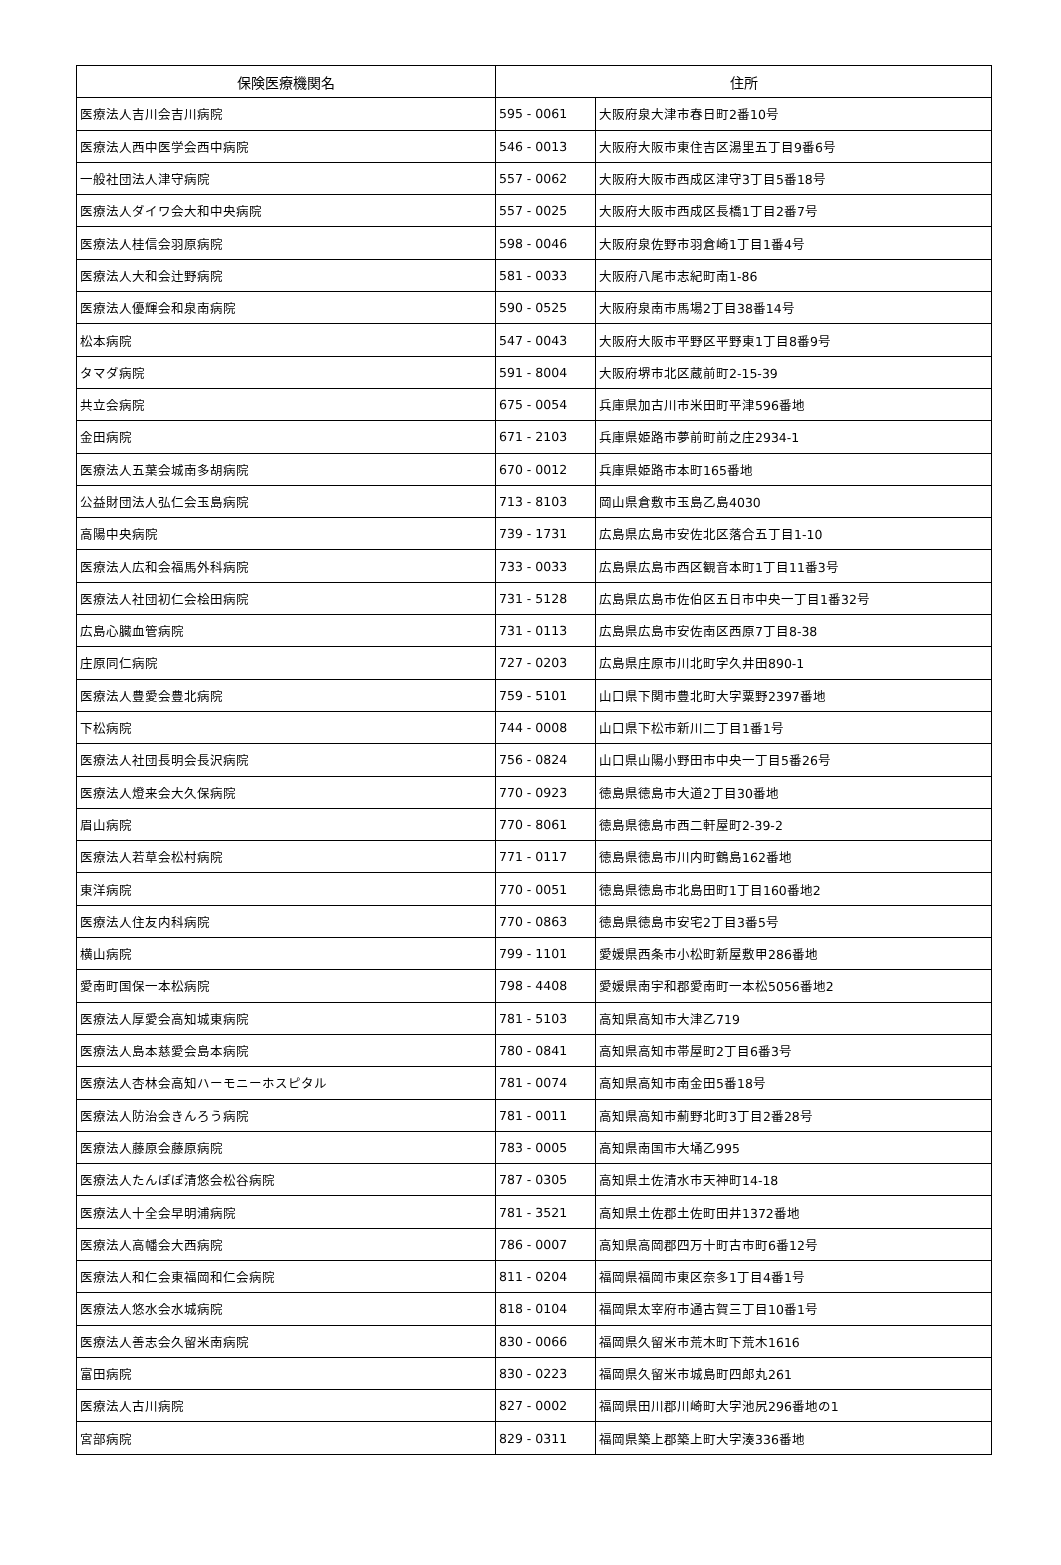| 保険医療機関名 | 住所 | |
| --- | --- | --- |
| 医療法人吉川会吉川病院 | 595 - 0061 | 大阪府泉大津市春日町2番10号 |
| 医療法人西中医学会西中病院 | 546 - 0013 | 大阪府大阪市東住吉区湯里五丁目9番6号 |
| 一般社団法人津守病院 | 557 - 0062 | 大阪府大阪市西成区津守3丁目5番18号 |
| 医療法人ダイワ会大和中央病院 | 557 - 0025 | 大阪府大阪市西成区長橋1丁目2番7号 |
| 医療法人桂信会羽原病院 | 598 - 0046 | 大阪府泉佐野市羽倉崎1丁目1番4号 |
| 医療法人大和会辻野病院 | 581 - 0033 | 大阪府八尾市志紀町南1-86 |
| 医療法人優輝会和泉南病院 | 590 - 0525 | 大阪府泉南市馬場2丁目38番14号 |
| 松本病院 | 547 - 0043 | 大阪府大阪市平野区平野東1丁目8番9号 |
| タマダ病院 | 591 - 8004 | 大阪府堺市北区蔵前町2-15-39 |
| 共立会病院 | 675 - 0054 | 兵庫県加古川市米田町平津596番地 |
| 金田病院 | 671 - 2103 | 兵庫県姫路市夢前町前之庄2934-1 |
| 医療法人五葉会城南多胡病院 | 670 - 0012 | 兵庫県姫路市本町165番地 |
| 公益財団法人弘仁会玉島病院 | 713 - 8103 | 岡山県倉敷市玉島乙島4030 |
| 高陽中央病院 | 739 - 1731 | 広島県広島市安佐北区落合五丁目1-10 |
| 医療法人広和会福馬外科病院 | 733 - 0033 | 広島県広島市西区観音本町1丁目11番3号 |
| 医療法人社団初仁会桧田病院 | 731 - 5128 | 広島県広島市佐伯区五日市中央一丁目1番32号 |
| 広島心臓血管病院 | 731 - 0113 | 広島県広島市安佐南区西原7丁目8-38 |
| 庄原同仁病院 | 727 - 0203 | 広島県庄原市川北町字久井田890-1 |
| 医療法人豊愛会豊北病院 | 759 - 5101 | 山口県下関市豊北町大字粟野2397番地 |
| 下松病院 | 744 - 0008 | 山口県下松市新川二丁目1番1号 |
| 医療法人社団長明会長沢病院 | 756 - 0824 | 山口県山陽小野田市中央一丁目5番26号 |
| 医療法人燈来会大久保病院 | 770 - 0923 | 徳島県徳島市大道2丁目30番地 |
| 眉山病院 | 770 - 8061 | 徳島県徳島市西二軒屋町2-39-2 |
| 医療法人若草会松村病院 | 771 - 0117 | 徳島県徳島市川内町鶴島162番地 |
| 東洋病院 | 770 - 0051 | 徳島県徳島市北島田町1丁目160番地2 |
| 医療法人住友内科病院 | 770 - 0863 | 徳島県徳島市安宅2丁目3番5号 |
| 横山病院 | 799 - 1101 | 愛媛県西条市小松町新屋敷甲286番地 |
| 愛南町国保一本松病院 | 798 - 4408 | 愛媛県南宇和郡愛南町一本松5056番地2 |
| 医療法人厚愛会高知城東病院 | 781 - 5103 | 高知県高知市大津乙719 |
| 医療法人島本慈愛会島本病院 | 780 - 0841 | 高知県高知市帯屋町2丁目6番3号 |
| 医療法人杏林会高知ハーモニーホスピタル | 781 - 0074 | 高知県高知市南金田5番18号 |
| 医療法人防治会きんろう病院 | 781 - 0011 | 高知県高知市薊野北町3丁目2番28号 |
| 医療法人藤原会藤原病院 | 783 - 0005 | 高知県南国市大埇乙995 |
| 医療法人たんぽぽ清悠会松谷病院 | 787 - 0305 | 高知県土佐清水市天神町14-18 |
| 医療法人十全会早明浦病院 | 781 - 3521 | 高知県土佐郡土佐町田井1372番地 |
| 医療法人高幡会大西病院 | 786 - 0007 | 高知県高岡郡四万十町古市町6番12号 |
| 医療法人和仁会東福岡和仁会病院 | 811 - 0204 | 福岡県福岡市東区奈多1丁目4番1号 |
| 医療法人悠水会水城病院 | 818 - 0104 | 福岡県太宰府市通古賀三丁目10番1号 |
| 医療法人善志会久留米南病院 | 830 - 0066 | 福岡県久留米市荒木町下荒木1616 |
| 富田病院 | 830 - 0223 | 福岡県久留米市城島町四郎丸261 |
| 医療法人古川病院 | 827 - 0002 | 福岡県田川郡川崎町大字池尻296番地の1 |
| 宮部病院 | 829 - 0311 | 福岡県築上郡築上町大字湊336番地 |